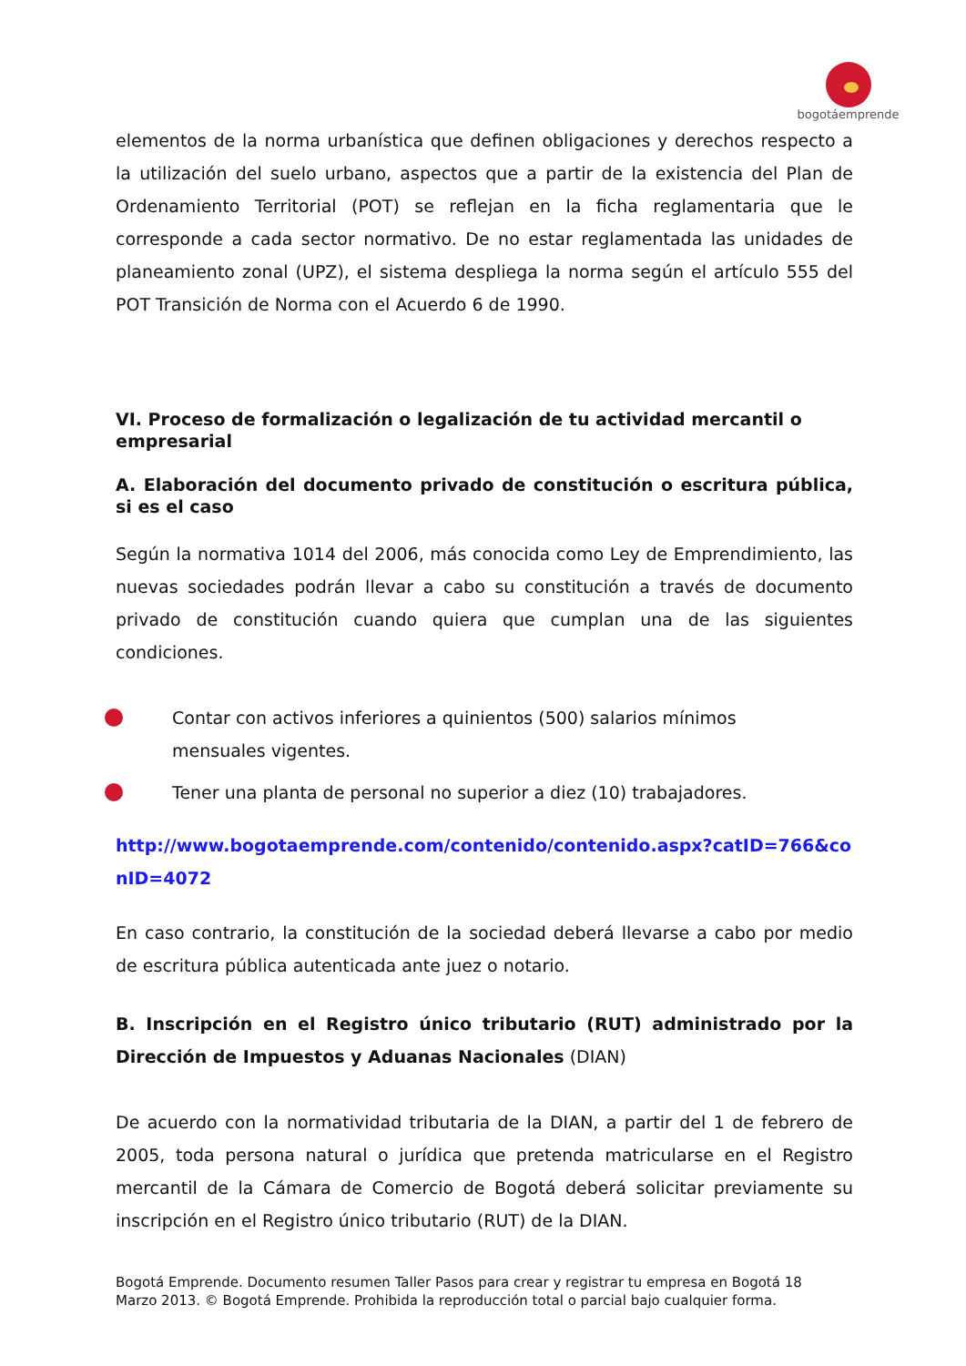bogotáemprende
elementos de la norma urbanística que definen obligaciones y derechos respecto a la utilización del suelo urbano, aspectos que a partir de la existencia del Plan de Ordenamiento Territorial (POT) se reflejan en la ficha reglamentaria que le corresponde a cada sector normativo. De no estar reglamentada las unidades de planeamiento zonal (UPZ), el sistema despliega la norma según el artículo 555 del POT Transición de Norma con el Acuerdo 6 de 1990.
VI. Proceso de formalización o legalización de tu actividad mercantil o empresarial
A. Elaboración del documento privado de constitución o escritura pública, si es el caso
Según la normativa 1014 del 2006, más conocida como Ley de Emprendimiento, las nuevas sociedades podrán llevar a cabo su constitución a través de documento privado de constitución cuando quiera que cumplan una de las siguientes condiciones.
Contar con activos inferiores a quinientos (500) salarios mínimos
mensuales vigentes.
Tener una planta de personal no superior a diez (10) trabajadores.
http://www.bogotaemprende.com/contenido/contenido.aspx?catID=766&conID=4072
En caso contrario, la constitución de la sociedad deberá llevarse a cabo por medio de escritura pública autenticada ante juez o notario.
B. Inscripción en el Registro único tributario (RUT) administrado por la Dirección de Impuestos y Aduanas Nacionales (DIAN)
De acuerdo con la normatividad tributaria de la DIAN, a partir del 1 de febrero de 2005, toda persona natural o jurídica que pretenda matricularse en el Registro mercantil de la Cámara de Comercio de Bogotá deberá solicitar previamente su inscripción en el Registro único tributario (RUT) de la DIAN.
Bogotá Emprende. Documento resumen Taller Pasos para crear y registrar tu empresa en Bogotá 18
Marzo 2013. © Bogotá Emprende. Prohibida la reproducción total o parcial bajo cualquier forma.